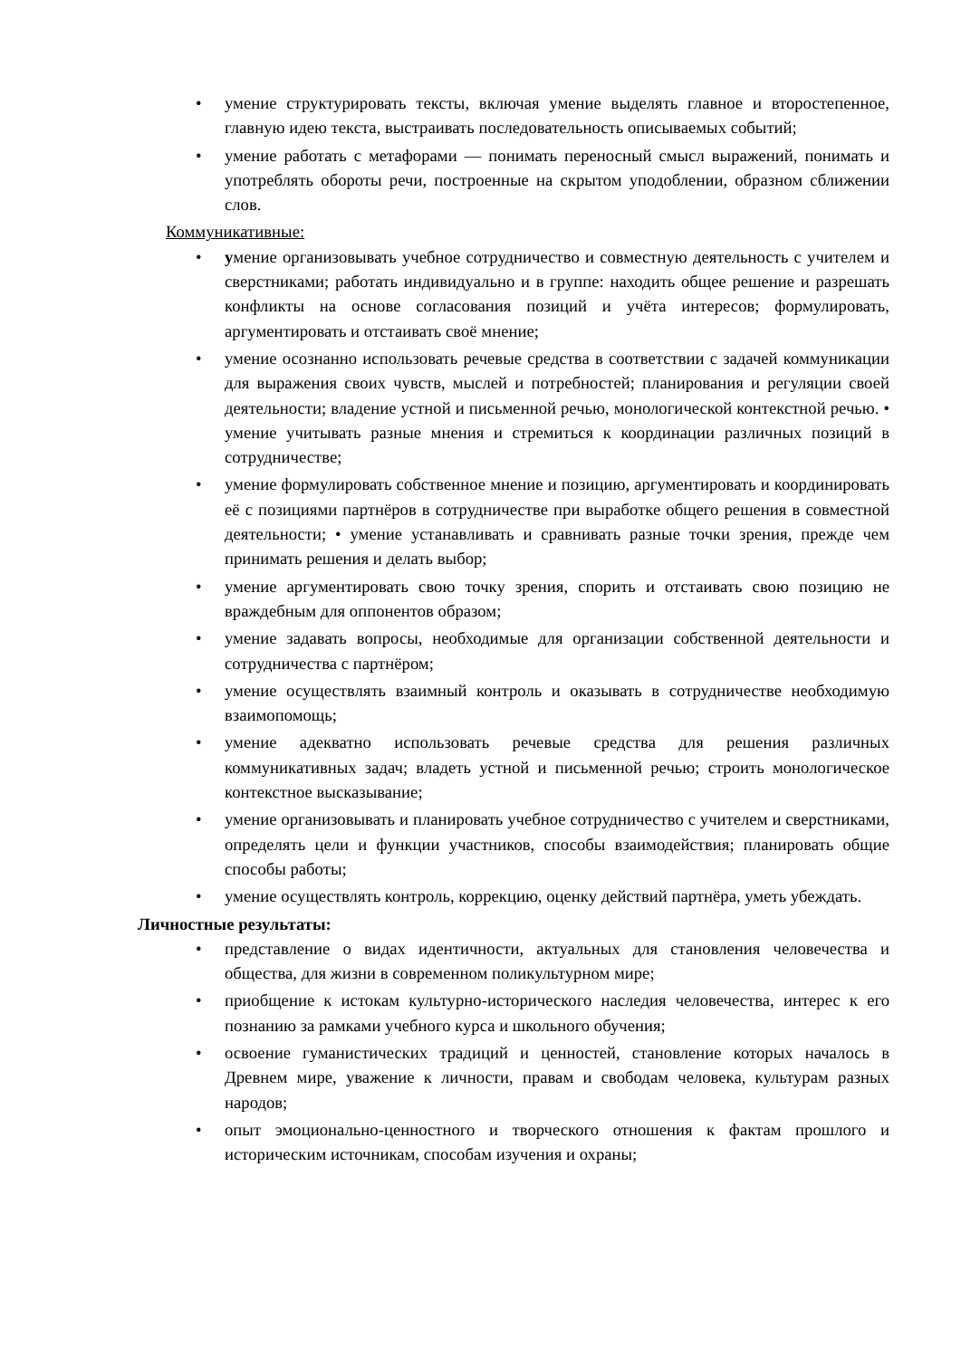• умение структурировать тексты, включая умение выделять главное и второстепенное, главную идею текста, выстраивать последовательность описываемых событий;
• умение работать с метафорами — понимать переносный смысл выражений, понимать и употреблять обороты речи, построенные на скрытом уподоблении, образном сближении слов.
Коммуникативные:
• умение организовывать учебное сотрудничество и совместную деятельность с учителем и сверстниками; работать индивидуально и в группе: находить общее решение и разрешать конфликты на основе согласования позиций и учёта интересов; формулировать, аргументировать и отстаивать своё мнение;
• умение осознанно использовать речевые средства в соответствии с задачей коммуникации для выражения своих чувств, мыслей и потребностей; планирования и регуляции своей деятельности; владение устной и письменной речью, монологической контекстной речью. • умение учитывать разные мнения и стремиться к координации различных позиций в сотрудничестве;
• умение формулировать собственное мнение и позицию, аргументировать и координировать её с позициями партнёров в сотрудничестве при выработке общего решения в совместной деятельности; • умение устанавливать и сравнивать разные точки зрения, прежде чем принимать решения и делать выбор;
• умение аргументировать свою точку зрения, спорить и отстаивать свою позицию не враждебным для оппонентов образом;
• умение задавать вопросы, необходимые для организации собственной деятельности и сотрудничества с партнёром;
• умение осуществлять взаимный контроль и оказывать в сотрудничестве необходимую взаимопомощь;
• умение адекватно использовать речевые средства для решения различных коммуникативных задач; владеть устной и письменной речью; строить монологическое контекстное высказывание;
• умение организовывать и планировать учебное сотрудничество с учителем и сверстниками, определять цели и функции участников, способы взаимодействия; планировать общие способы работы;
• умение осуществлять контроль, коррекцию, оценку действий партнёра, уметь убеждать.
Личностные результаты:
• представление о видах идентичности, актуальных для становления человечества и общества, для жизни в современном поликультурном мире;
• приобщение к истокам культурно-исторического наследия человечества, интерес к его познанию за рамками учебного курса и школьного обучения;
• освоение гуманистических традиций и ценностей, становление которых началось в Древнем мире, уважение к личности, правам и свободам человека, культурам разных народов;
• опыт эмоционально-ценностного и творческого отношения к фактам прошлого и историческим источникам, способам изучения и охраны;